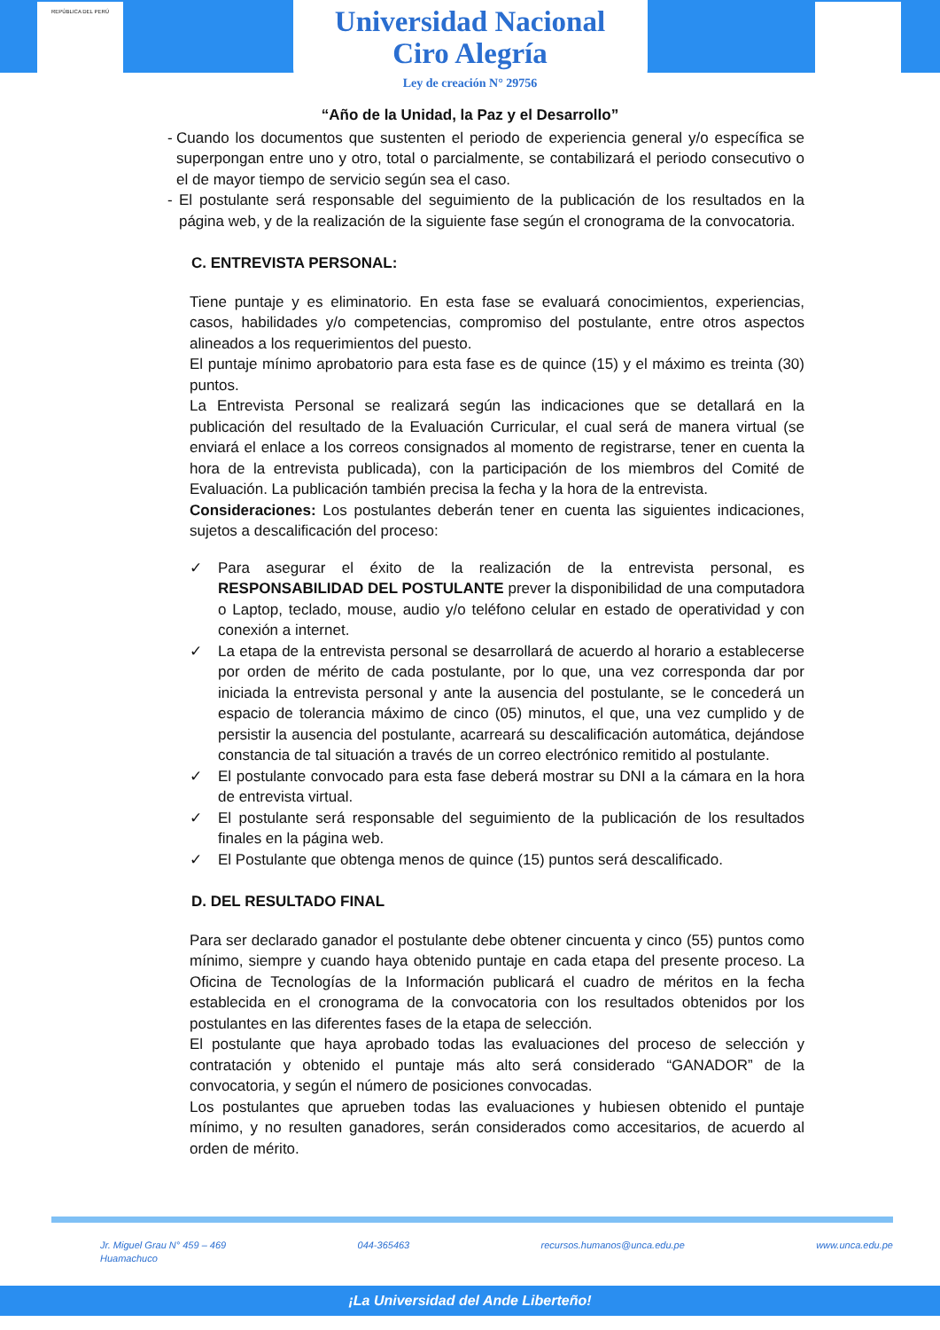REPÚBLICA DEL PERÚ
Universidad Nacional
Ciro Alegría
Ley de creación N° 29756
“Año de la Unidad, la Paz y el Desarrollo”
- Cuando los documentos que sustenten el periodo de experiencia general y/o específica se superpongan entre uno y otro, total o parcialmente, se contabilizará el periodo consecutivo o el de mayor tiempo de servicio según sea el caso.
- El postulante será responsable del seguimiento de la publicación de los resultados en la página web, y de la realización de la siguiente fase según el cronograma de la convocatoria.
C. ENTREVISTA PERSONAL:
Tiene puntaje y es eliminatorio. En esta fase se evaluará conocimientos, experiencias, casos, habilidades y/o competencias, compromiso del postulante, entre otros aspectos alineados a los requerimientos del puesto.
El puntaje mínimo aprobatorio para esta fase es de quince (15) y el máximo es treinta (30) puntos.
La Entrevista Personal se realizará según las indicaciones que se detallará en la publicación del resultado de la Evaluación Curricular, el cual será de manera virtual (se enviará el enlace a los correos consignados al momento de registrarse, tener en cuenta la hora de la entrevista publicada), con la participación de los miembros del Comité de Evaluación. La publicación también precisa la fecha y la hora de la entrevista.
Consideraciones: Los postulantes deberán tener en cuenta las siguientes indicaciones, sujetos a descalificación del proceso:
✓ Para asegurar el éxito de la realización de la entrevista personal, es RESPONSABILIDAD DEL POSTULANTE prever la disponibilidad de una computadora o Laptop, teclado, mouse, audio y/o teléfono celular en estado de operatividad y con conexión a internet.
✓ La etapa de la entrevista personal se desarrollará de acuerdo al horario a establecerse por orden de mérito de cada postulante, por lo que, una vez corresponda dar por iniciada la entrevista personal y ante la ausencia del postulante, se le concederá un espacio de tolerancia máximo de cinco (05) minutos, el que, una vez cumplido y de persistir la ausencia del postulante, acarreará su descalificación automática, dejándose constancia de tal situación a través de un correo electrónico remitido al postulante.
✓ El postulante convocado para esta fase deberá mostrar su DNI a la cámara en la hora de entrevista virtual.
✓ El postulante será responsable del seguimiento de la publicación de los resultados finales en la página web.
✓ El Postulante que obtenga menos de quince (15) puntos será descalificado.
D. DEL RESULTADO FINAL
Para ser declarado ganador el postulante debe obtener cincuenta y cinco (55) puntos como mínimo, siempre y cuando haya obtenido puntaje en cada etapa del presente proceso. La Oficina de Tecnologías de la Información publicará el cuadro de méritos en la fecha establecida en el cronograma de la convocatoria con los resultados obtenidos por los postulantes en las diferentes fases de la etapa de selección.
El postulante que haya aprobado todas las evaluaciones del proceso de selección y contratación y obtenido el puntaje más alto será considerado “GANADOR” de la convocatoria, y según el número de posiciones convocadas.
Los postulantes que aprueben todas las evaluaciones y hubiesen obtenido el puntaje mínimo, y no resulten ganadores, serán considerados como accesitarios, de acuerdo al orden de mérito.
Jr. Miguel Grau N° 459 – 469
Huamachuco
044-365463 recursos.humanos@unca.edu.pe www.unca.edu.pe
¡La Universidad del Ande Liberteño!